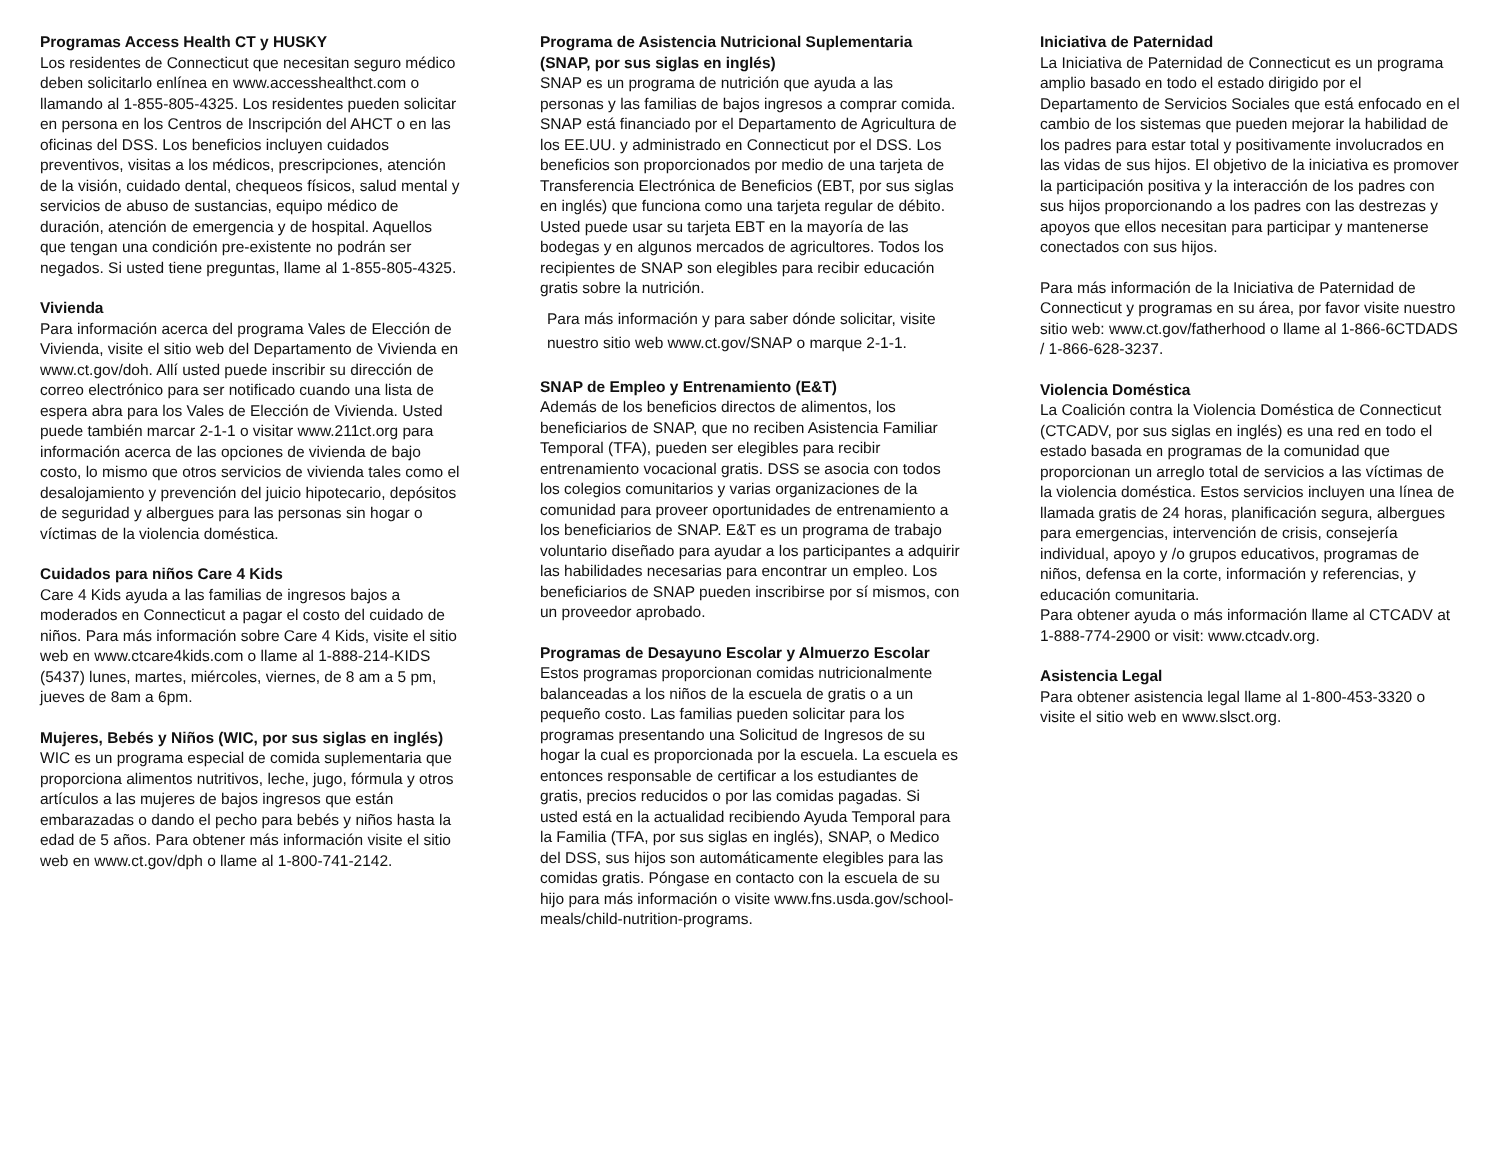Programas Access Health CT y HUSKY
Los residentes de Connecticut que necesitan seguro médico deben solicitarlo enlínea en www.accesshealthct.com o llamando al 1-855-805-4325. Los residentes pueden solicitar en persona en los Centros de Inscripción del AHCT o en las oficinas del DSS. Los beneficios incluyen cuidados preventivos, visitas a los médicos, prescripciones, atención de la visión, cuidado dental, chequeos físicos, salud mental y servicios de abuso de sustancias, equipo médico de duración, atención de emergencia y de hospital. Aquellos que tengan una condición pre-existente no podrán ser negados. Si usted tiene preguntas, llame al 1-855-805-4325.
Vivienda
Para información acerca del programa Vales de Elección de Vivienda, visite el sitio web del Departamento de Vivienda en www.ct.gov/doh. Allí usted puede inscribir su dirección de correo electrónico para ser notificado cuando una lista de espera abra para los Vales de Elección de Vivienda. Usted puede también marcar 2-1-1 o visitar www.211ct.org para información acerca de las opciones de vivienda de bajo costo, lo mismo que otros servicios de vivienda tales como el desalojamiento y prevención del juicio hipotecario, depósitos de seguridad y albergues para las personas sin hogar o víctimas de la violencia doméstica.
Cuidados para niños Care 4 Kids
Care 4 Kids ayuda a las familias de ingresos bajos a moderados en Connecticut a pagar el costo del cuidado de niños. Para más información sobre Care 4 Kids, visite el sitio web en www.ctcare4kids.com o llame al 1-888-214-KIDS (5437) lunes, martes, miércoles, viernes, de 8 am a 5 pm, jueves de 8am a 6pm.
Mujeres, Bebés y Niños (WIC, por sus siglas en inglés)
WIC es un programa especial de comida suplementaria que proporciona alimentos nutritivos, leche, jugo, fórmula y otros artículos a las mujeres de bajos ingresos que están embarazadas o dando el pecho para bebés y niños hasta la edad de 5 años. Para obtener más información visite el sitio web en www.ct.gov/dph o llame al 1-800-741-2142.
Programa de Asistencia Nutricional Suplementaria (SNAP, por sus siglas en inglés)
SNAP es un programa de nutrición que ayuda a las personas y las familias de bajos ingresos a comprar comida. SNAP está financiado por el Departamento de Agricultura de los EE.UU. y administrado en Connecticut por el DSS. Los beneficios son proporcionados por medio de una tarjeta de Transferencia Electrónica de Beneficios (EBT, por sus siglas en inglés) que funciona como una tarjeta regular de débito. Usted puede usar su tarjeta EBT en la mayoría de las bodegas y en algunos mercados de agricultores. Todos los recipientes de SNAP son elegibles para recibir educación gratis sobre la nutrición.
Para más información y para saber dónde solicitar, visite nuestro sitio web www.ct.gov/SNAP o marque 2-1-1.
SNAP de Empleo y Entrenamiento (E&T)
Además de los beneficios directos de alimentos, los beneficiarios de SNAP, que no reciben Asistencia Familiar Temporal (TFA), pueden ser elegibles para recibir entrenamiento vocacional gratis. DSS se asocia con todos los colegios comunitarios y varias organizaciones de la comunidad para proveer oportunidades de entrenamiento a los beneficiarios de SNAP. E&T es un programa de trabajo voluntario diseñado para ayudar a los participantes a adquirir las habilidades necesarias para encontrar un empleo. Los beneficiarios de SNAP pueden inscribirse por sí mismos, con un proveedor aprobado.
Programas de Desayuno Escolar y Almuerzo Escolar
Estos programas proporcionan comidas nutricionalmente balanceadas a los niños de la escuela de gratis o a un pequeño costo. Las familias pueden solicitar para los programas presentando una Solicitud de Ingresos de su hogar la cual es proporcionada por la escuela. La escuela es entonces responsable de certificar a los estudiantes de gratis, precios reducidos o por las comidas pagadas. Si usted está en la actualidad recibiendo Ayuda Temporal para la Familia (TFA, por sus siglas en inglés), SNAP, o Medico del DSS, sus hijos son automáticamente elegibles para las comidas gratis. Póngase en contacto con la escuela de su hijo para más información o visite www.fns.usda.gov/school-meals/child-nutrition-programs.
Iniciativa de Paternidad
La Iniciativa de Paternidad de Connecticut es un programa amplio basado en todo el estado dirigido por el Departamento de Servicios Sociales que está enfocado en el cambio de los sistemas que pueden mejorar la habilidad de los padres para estar total y positivamente involucrados en las vidas de sus hijos. El objetivo de la iniciativa es promover la participación positiva y la interacción de los padres con sus hijos proporcionando a los padres con las destrezas y apoyos que ellos necesitan para participar y mantenerse conectados con sus hijos.
Para más información de la Iniciativa de Paternidad de Connecticut y programas en su área, por favor visite nuestro sitio web: www.ct.gov/fatherhood o llame al 1-866-6CTDADS / 1-866-628-3237.
Violencia Doméstica
La Coalición contra la Violencia Doméstica de Connecticut (CTCADV, por sus siglas en inglés) es una red en todo el estado basada en programas de la comunidad que proporcionan un arreglo total de servicios a las víctimas de la violencia doméstica. Estos servicios incluyen una línea de llamada gratis de 24 horas, planificación segura, albergues para emergencias, intervención de crisis, consejería individual, apoyo y /o grupos educativos, programas de niños, defensa en la corte, información y referencias, y educación comunitaria.
Para obtener ayuda o más información llame al CTCADV at 1-888-774-2900 or visit: www.ctcadv.org.
Asistencia Legal
Para obtener asistencia legal llame al 1-800-453-3320 o visite el sitio web en www.slsct.org.